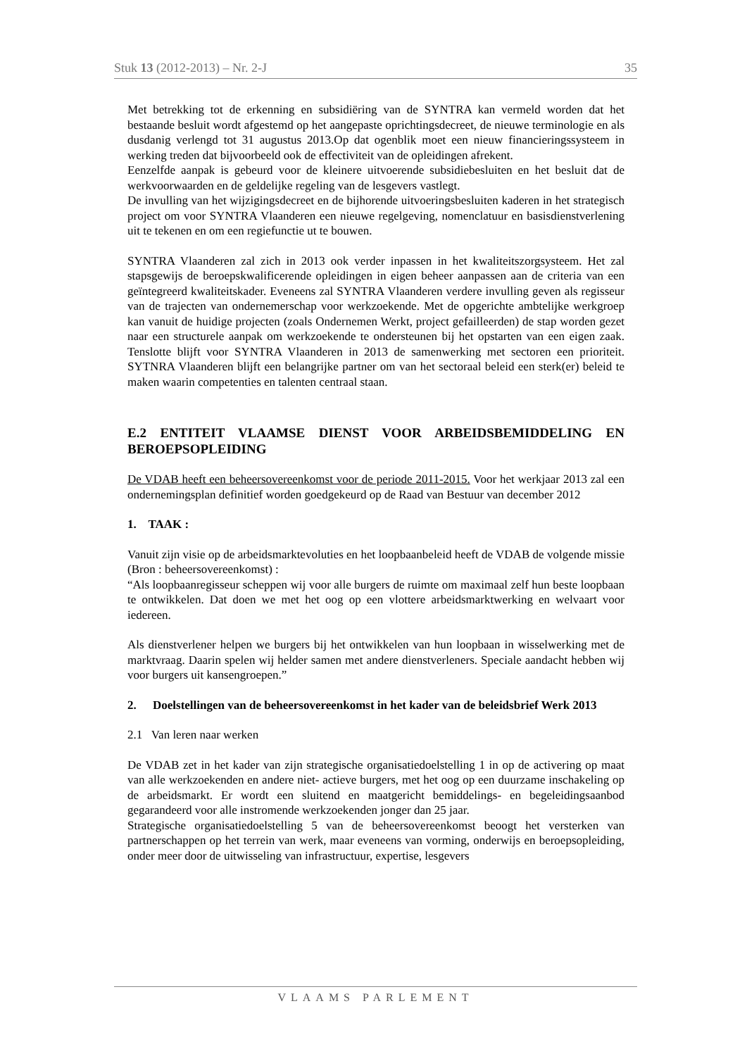Stuk 13 (2012-2013) – Nr. 2-J 35
Met betrekking tot de erkenning en subsidiëring van de SYNTRA kan vermeld worden dat het bestaande besluit wordt afgestemd op het aangepaste oprichtingsdecreet, de nieuwe terminologie en als dusdanig verlengd tot 31 augustus 2013.Op dat ogenblik moet een nieuw financieringssysteem in werking treden dat bijvoorbeeld ook de effectiviteit van de opleidingen afrekent.
Eenzelfde aanpak is gebeurd voor de kleinere uitvoerende subsidiebesluiten en het besluit dat de werkvoorwaarden en de geldelijke regeling van de lesgevers vastlegt.
De invulling van het wijzigingsdecreet en de bijhorende uitvoeringsbesluiten kaderen in het strategisch project om voor SYNTRA Vlaanderen een nieuwe regelgeving, nomenclatuur en basisdienstverlening uit te tekenen en om een regiefunctie ut te bouwen.
SYNTRA Vlaanderen zal zich in 2013 ook verder inpassen in het kwaliteitszorgsysteem. Het zal stapsgewijs de beroepskwalificerende opleidingen in eigen beheer aanpassen aan de criteria van een geïntegreerd kwaliteitskader. Eveneens zal SYNTRA Vlaanderen verdere invulling geven als regisseur van de trajecten van ondernemerschap voor werkzoekende. Met de opgerichte ambtelijke werkgroep kan vanuit de huidige projecten (zoals Ondernemen Werkt, project gefailleerden) de stap worden gezet naar een structurele aanpak om werkzoekende te ondersteunen bij het opstarten van een eigen zaak. Tenslotte blijft voor SYNTRA Vlaanderen in 2013 de samenwerking met sectoren een prioriteit. SYTNRA Vlaanderen blijft een belangrijke partner om van het sectoraal beleid een sterk(er) beleid te maken waarin competenties en talenten centraal staan.
E.2 ENTITEIT VLAAMSE DIENST VOOR ARBEIDSBEMIDDELING EN BEROEPSOPLEIDING
De VDAB heeft een beheersovereenkomst voor de periode 2011-2015. Voor het werkjaar 2013 zal een ondernemingsplan definitief worden goedgekeurd op de Raad van Bestuur van december 2012
1. TAAK :
Vanuit zijn visie op de arbeidsmarktevoluties en het loopbaanbeleid heeft de VDAB de volgende missie (Bron : beheersovereenkomst) :
“Als loopbaanregisseur scheppen wij voor alle burgers de ruimte om maximaal zelf hun beste loopbaan te ontwikkelen. Dat doen we met het oog op een vlottere arbeidsmarktwerking en welvaart voor iedereen.
Als dienstverlener helpen we burgers bij het ontwikkelen van hun loopbaan in wisselwerking met de marktvraag. Daarin spelen wij helder samen met andere dienstverleners. Speciale aandacht hebben wij voor burgers uit kansengroepen.”
2. Doelstellingen van de beheersovereenkomst in het kader van de beleidsbrief Werk 2013
2.1 Van leren naar werken
De VDAB zet in het kader van zijn strategische organisatiedoelstelling 1 in op de activering op maat van alle werkzoekenden en andere niet- actieve burgers, met het oog op een duurzame inschakeling op de arbeidsmarkt. Er wordt een sluitend en maatgericht bemiddelings- en begeleidingsaanbod gegarandeerd voor alle instromende werkzoekenden jonger dan 25 jaar.
Strategische organisatiedoelstelling 5 van de beheersovereenkomst beoogt het versterken van partnerschappen op het terrein van werk, maar eveneens van vorming, onderwijs en beroepsopleiding, onder meer door de uitwisseling van infrastructuur, expertise, lesgevers
VLAAMS PARLEMENT